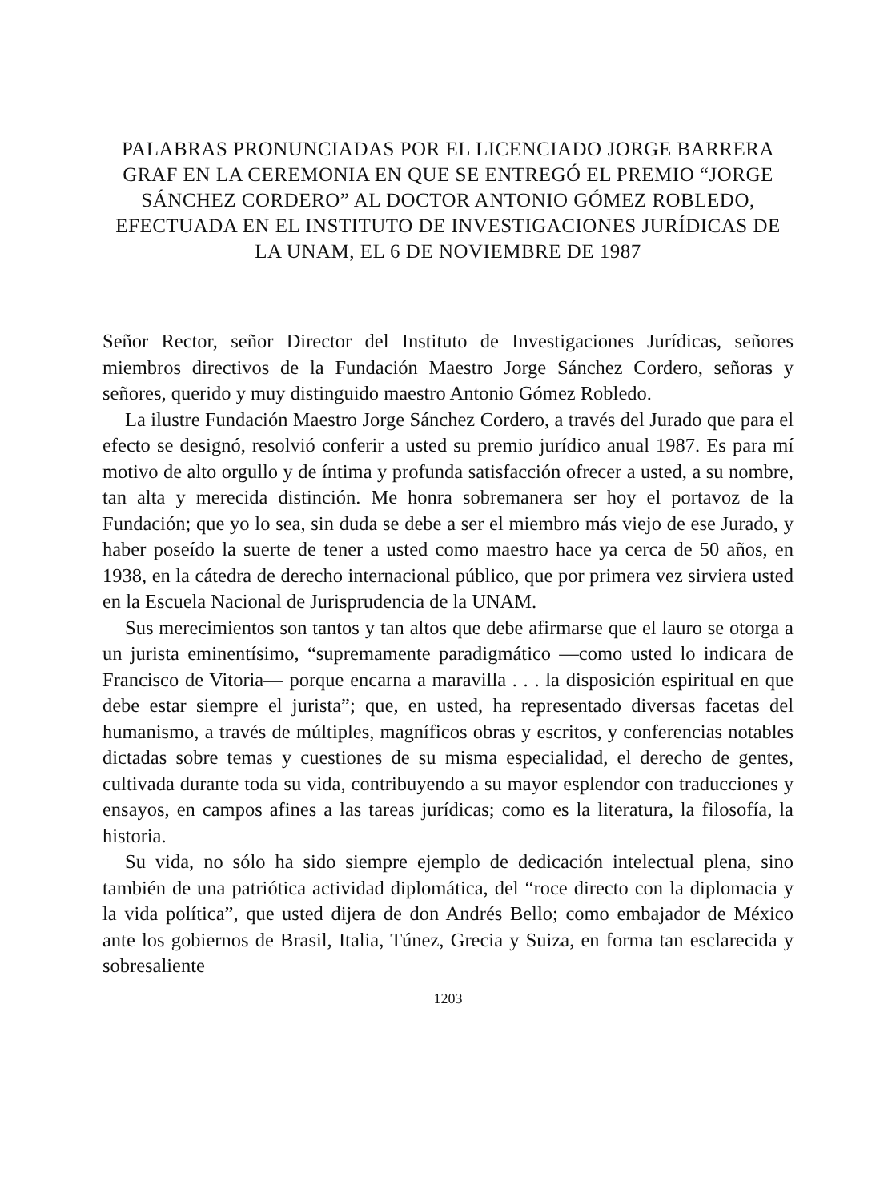PALABRAS PRONUNCIADAS POR EL LICENCIADO JORGE BARRERA GRAF EN LA CEREMONIA EN QUE SE ENTREGÓ EL PREMIO “JORGE SÁNCHEZ CORDERO” AL DOCTOR ANTONIO GÓMEZ ROBLEDO, EFECTUADA EN EL INSTITUTO DE INVESTIGACIONES JURÍDICAS DE LA UNAM, EL 6 DE NOVIEMBRE DE 1987
Señor Rector, señor Director del Instituto de Investigaciones Jurídicas, señores miembros directivos de la Fundación Maestro Jorge Sánchez Cordero, señoras y señores, querido y muy distinguido maestro Antonio Gómez Robledo.
La ilustre Fundación Maestro Jorge Sánchez Cordero, a través del Jurado que para el efecto se designó, resolvió conferir a usted su premio jurídico anual 1987. Es para mí motivo de alto orgullo y de íntima y profunda satisfacción ofrecer a usted, a su nombre, tan alta y merecida distinción. Me honra sobremanera ser hoy el portavoz de la Fundación; que yo lo sea, sin duda se debe a ser el miembro más viejo de ese Jurado, y haber poseído la suerte de tener a usted como maestro hace ya cerca de 50 años, en 1938, en la cátedra de derecho internacional público, que por primera vez sirviera usted en la Escuela Nacional de Jurisprudencia de la UNAM.
Sus merecimientos son tantos y tan altos que debe afirmarse que el lauro se otorga a un jurista eminentísimo, “supremamente paradigmático —como usted lo indicara de Francisco de Vitoria— porque encarna a maravilla . . . la disposición espiritual en que debe estar siempre el jurista”; que, en usted, ha representado diversas facetas del humanismo, a través de múltiples, magníficos obras y escritos, y conferencias notables dictadas sobre temas y cuestiones de su misma especialidad, el derecho de gentes, cultivada durante toda su vida, contribuyendo a su mayor esplendor con traducciones y ensayos, en campos afines a las tareas jurídicas; como es la literatura, la filosofía, la historia.
Su vida, no sólo ha sido siempre ejemplo de dedicación intelectual plena, sino también de una patriótica actividad diplomática, del “roce directo con la diplomacia y la vida política”, que usted dijera de don Andrés Bello; como embajador de México ante los gobiernos de Brasil, Italia, Túnez, Grecia y Suiza, en forma tan esclarecida y sobresaliente
1203